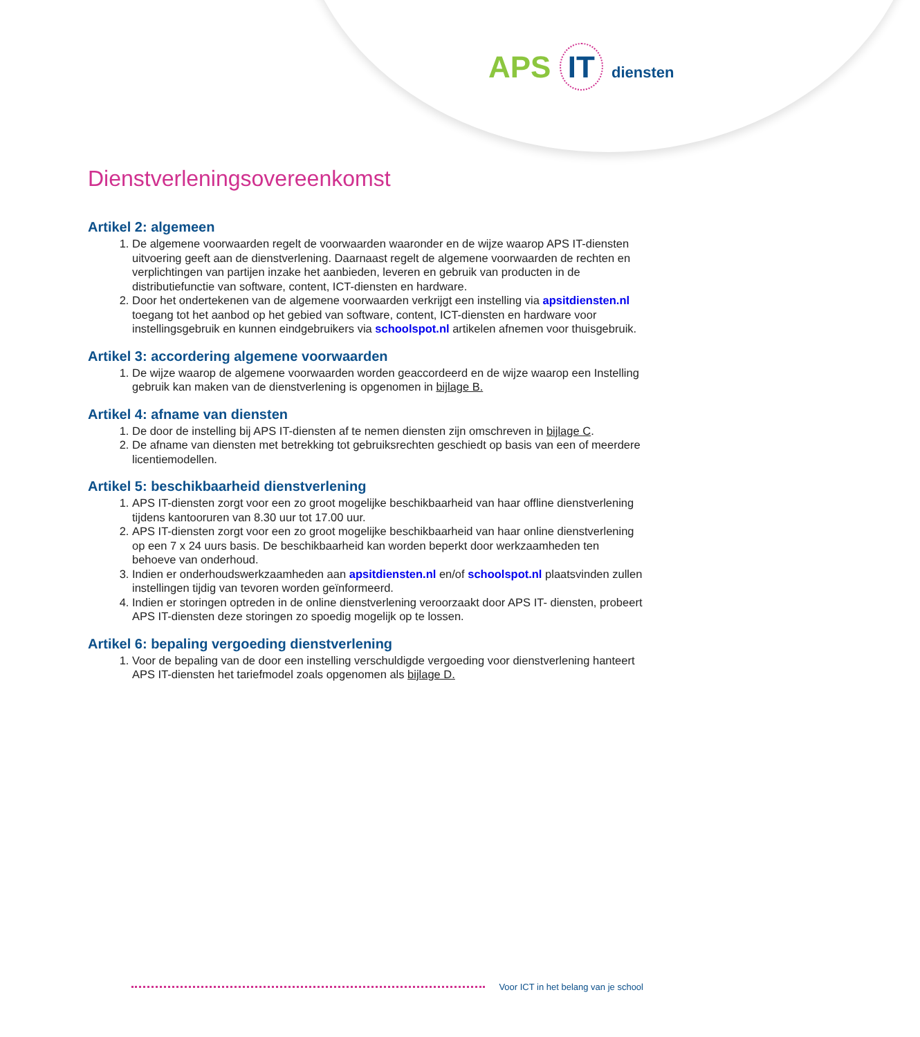APS IT diensten
Dienstverleningsovereenkomst
Artikel 2: algemeen
1. De algemene voorwaarden regelt de voorwaarden waaronder en de wijze waarop APS IT-diensten uitvoering geeft aan de dienstverlening. Daarnaast regelt de algemene voorwaarden de rechten en verplichtingen van partijen inzake het aanbieden, leveren en gebruik van producten in de distributiefunctie van software, content, ICT-diensten en hardware.
2. Door het ondertekenen van de algemene voorwaarden verkrijgt een instelling via apsitdiensten.nl toegang tot het aanbod op het gebied van software, content, ICT-diensten en hardware voor instellingsgebruik en kunnen eindgebruikers via schoolspot.nl artikelen afnemen voor thuisgebruik.
Artikel 3: accordering algemene voorwaarden
1. De wijze waarop de algemene voorwaarden worden geaccordeerd en de wijze waarop een Instelling gebruik kan maken van de dienstverlening is opgenomen in bijlage B.
Artikel 4: afname van diensten
1. De door de instelling bij APS IT-diensten af te nemen diensten zijn omschreven in bijlage C.
2. De afname van diensten met betrekking tot gebruiksrechten geschiedt op basis van een of meerdere licentiemodellen.
Artikel 5: beschikbaarheid dienstverlening
1. APS IT-diensten zorgt voor een zo groot mogelijke beschikbaarheid van haar offline dienstverlening tijdens kantooruren van 8.30 uur tot 17.00 uur.
2. APS IT-diensten zorgt voor een zo groot mogelijke beschikbaarheid van haar online dienstverlening op een 7 x 24 uurs basis. De beschikbaarheid kan worden beperkt door werkzaamheden ten behoeve van onderhoud.
3. Indien er onderhoudswerkzaamheden aan apsitdiensten.nl en/of schoolspot.nl plaatsvinden zullen instellingen tijdig van tevoren worden geïnformeerd.
4. Indien er storingen optreden in de online dienstverlening veroorzaakt door APS IT- diensten, probeert APS IT-diensten deze storingen zo spoedig mogelijk op te lossen.
Artikel 6: bepaling vergoeding dienstverlening
1. Voor de bepaling van de door een instelling verschuldigde vergoeding voor dienstverlening hanteert APS IT-diensten het tariefmodel zoals opgenomen als bijlage D.
Voor ICT in het belang van je school